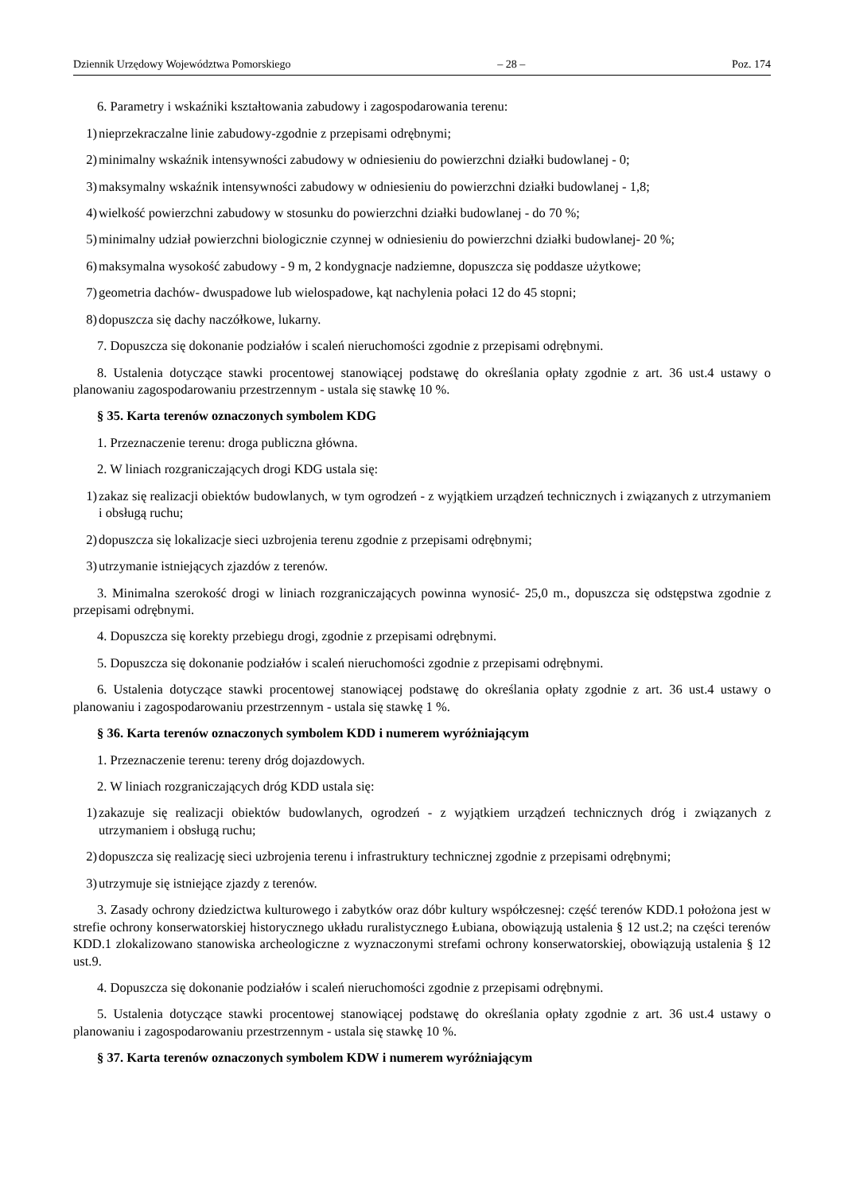Dziennik Urzędowy Województwa Pomorskiego – 28 – Poz. 174
6. Parametry i wskaźniki kształtowania zabudowy i zagospodarowania terenu:
1) nieprzekraczalne linie zabudowy-zgodnie z przepisami odrębnymi;
2) minimalny wskaźnik intensywności zabudowy w odniesieniu do powierzchni działki budowlanej - 0;
3) maksymalny wskaźnik intensywności zabudowy w odniesieniu do powierzchni działki budowlanej - 1,8;
4) wielkość powierzchni zabudowy w stosunku do powierzchni działki budowlanej - do 70 %;
5) minimalny udział powierzchni biologicznie czynnej w odniesieniu do powierzchni działki budowlanej- 20 %;
6) maksymalna wysokość zabudowy - 9 m, 2 kondygnacje nadziemne, dopuszcza się poddasze użytkowe;
7) geometria dachów- dwuspadowe lub wielospadowe, kąt nachylenia połaci 12 do 45 stopni;
8) dopuszcza się dachy naczółkowe, lukarny.
7. Dopuszcza się dokonanie podziałów i scaleń nieruchomości zgodnie z przepisami odrębnymi.
8. Ustalenia dotyczące stawki procentowej stanowiącej podstawę do określania opłaty zgodnie z art. 36 ust.4 ustawy o planowaniu zagospodarowaniu przestrzennym - ustala się stawkę 10 %.
§ 35. Karta terenów oznaczonych symbolem KDG
1. Przeznaczenie terenu: droga publiczna główna.
2. W liniach rozgraniczających drogi KDG ustala się:
1) zakaz się realizacji obiektów budowlanych, w tym ogrodzeń - z wyjątkiem urządzeń technicznych i związanych z utrzymaniem i obsługą ruchu;
2) dopuszcza się lokalizacje sieci uzbrojenia terenu zgodnie z przepisami odrębnymi;
3) utrzymanie istniejących zjazdów z terenów.
3. Minimalna szerokość drogi w liniach rozgraniczających powinna wynosić- 25,0 m., dopuszcza się odstępstwa zgodnie z przepisami odrębnymi.
4. Dopuszcza się korekty przebiegu drogi, zgodnie z przepisami odrębnymi.
5. Dopuszcza się dokonanie podziałów i scaleń nieruchomości zgodnie z przepisami odrębnymi.
6. Ustalenia dotyczące stawki procentowej stanowiącej podstawę do określania opłaty zgodnie z art. 36 ust.4 ustawy o planowaniu i zagospodarowaniu przestrzennym - ustala się stawkę 1 %.
§ 36. Karta terenów oznaczonych symbolem KDD i numerem wyróżniającym
1. Przeznaczenie terenu: tereny dróg dojazdowych.
2. W liniach rozgraniczających dróg KDD ustala się:
1) zakazuje się realizacji obiektów budowlanych, ogrodzeń - z wyjątkiem urządzeń technicznych dróg i związanych z utrzymaniem i obsługą ruchu;
2) dopuszcza się realizację sieci uzbrojenia terenu i infrastruktury technicznej zgodnie z przepisami odrębnymi;
3) utrzymuje się istniejące zjazdy z terenów.
3. Zasady ochrony dziedzictwa kulturowego i zabytków oraz dóbr kultury współczesnej: część terenów KDD.1 położona jest w strefie ochrony konserwatorskiej historycznego układu ruralistycznego Łubiana, obowiązują ustalenia § 12 ust.2; na części terenów KDD.1 zlokalizowano stanowiska archeologiczne z wyznaczonymi strefami ochrony konserwatorskiej, obowiązują ustalenia § 12 ust.9.
4. Dopuszcza się dokonanie podziałów i scaleń nieruchomości zgodnie z przepisami odrębnymi.
5. Ustalenia dotyczące stawki procentowej stanowiącej podstawę do określania opłaty zgodnie z art. 36 ust.4 ustawy o planowaniu i zagospodarowaniu przestrzennym - ustala się stawkę 10 %.
§ 37. Karta terenów oznaczonych symbolem KDW i numerem wyróżniającym